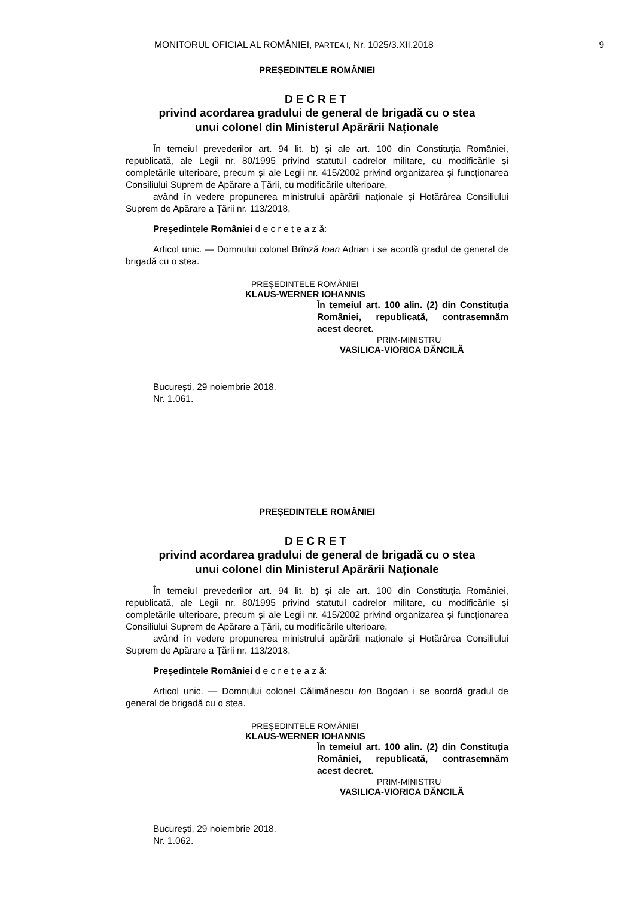MONITORUL OFICIAL AL ROMÂNIEI, PARTEA I, Nr. 1025/3.XII.2018 9
PREȘEDINTELE ROMÂNIEI
DECRET
privind acordarea gradului de general de brigadă cu o stea
unui colonel din Ministerul Apărării Naționale
În temeiul prevederilor art. 94 lit. b) și ale art. 100 din Constituția României, republicată, ale Legii nr. 80/1995 privind statutul cadrelor militare, cu modificările și completările ulterioare, precum și ale Legii nr. 415/2002 privind organizarea și funcționarea Consiliului Suprem de Apărare a Țării, cu modificările ulterioare,
având în vedere propunerea ministrului apărării naționale și Hotărârea Consiliului Suprem de Apărare a Țării nr. 113/2018,
Președintele României d e c r e t e a z ă:
Articol unic. — Domnului colonel Brînză Ioan Adrian i se acordă gradul de general de brigadă cu o stea.
PREȘEDINTELE ROMÂNIEI
KLAUS-WERNER IOHANNIS
În temeiul art. 100 alin. (2) din Constituția României, republicată, contrasemnăm acest decret.
PRIM-MINISTRU
VASILICA-VIORICA DĂNCILĂ
București, 29 noiembrie 2018.
Nr. 1.061.
PREȘEDINTELE ROMÂNIEI
DECRET
privind acordarea gradului de general de brigadă cu o stea
unui colonel din Ministerul Apărării Naționale
În temeiul prevederilor art. 94 lit. b) și ale art. 100 din Constituția României, republicată, ale Legii nr. 80/1995 privind statutul cadrelor militare, cu modificările și completările ulterioare, precum și ale Legii nr. 415/2002 privind organizarea și funcționarea Consiliului Suprem de Apărare a Țării, cu modificările ulterioare,
având în vedere propunerea ministrului apărării naționale și Hotărârea Consiliului Suprem de Apărare a Țării nr. 113/2018,
Președintele României d e c r e t e a z ă:
Articol unic. — Domnului colonel Călimănescu Ion Bogdan i se acordă gradul de general de brigadă cu o stea.
PREȘEDINTELE ROMÂNIEI
KLAUS-WERNER IOHANNIS
În temeiul art. 100 alin. (2) din Constituția României, republicată, contrasemnăm acest decret.
PRIM-MINISTRU
VASILICA-VIORICA DĂNCILĂ
București, 29 noiembrie 2018.
Nr. 1.062.